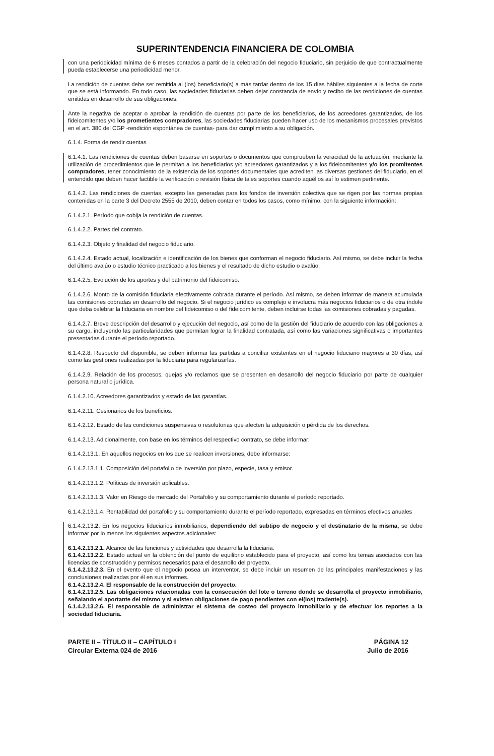SUPERINTENDENCIA FINANCIERA DE COLOMBIA
con una periodicidad mínima de 6 meses contados a partir de la celebración del negocio fiduciario, sin perjuicio de que contractualmente pueda establecerse una periodicidad menor.
La rendición de cuentas debe ser remitida al (los) beneficiario(s) a más tardar dentro de los 15 días hábiles siguientes a la fecha de corte que se está informando. En todo caso, las sociedades fiduciarias deben dejar constancia de envío y recibo de las rendiciones de cuentas emitidas en desarrollo de sus obligaciones.
Ante la negativa de aceptar o aprobar la rendición de cuentas por parte de los beneficiarios, de los acreedores garantizados, de los fideicomitentes y/o los prometientes compradores, las sociedades fiduciarias pueden hacer uso de los mecanismos procesales previstos en el art. 380 del CGP -rendición espontánea de cuentas- para dar cumplimiento a su obligación.
6.1.4. Forma de rendir cuentas
6.1.4.1. Las rendiciones de cuentas deben basarse en soportes o documentos que comprueben la veracidad de la actuación, mediante la utilización de procedimientos que le permitan a los beneficiarios y/o acreedores garantizados y a los fideicomitentes y/o los promitentes compradores, tener conocimiento de la existencia de los soportes documentales que acrediten las diversas gestiones del fiduciario, en el entendido que deben hacer factible la verificación o revisión física de tales soportes cuando aquéllos así lo estimen pertinente.
6.1.4.2. Las rendiciones de cuentas, excepto las generadas para los fondos de inversión colectiva que se rigen por las normas propias contenidas en la parte 3 del Decreto 2555 de 2010, deben contar en todos los casos, como mínimo, con la siguiente información:
6.1.4.2.1. Período que cobija la rendición de cuentas.
6.1.4.2.2. Partes del contrato.
6.1.4.2.3. Objeto y finalidad del negocio fiduciario.
6.1.4.2.4. Estado actual, localización e identificación de los bienes que conforman el negocio fiduciario. Así mismo, se debe incluir la fecha del último avalúo o estudio técnico practicado a los bienes y el resultado de dicho estudio o avalúo.
6.1.4.2.5. Evolución de los aportes y del patrimonio del fideicomiso.
6.1.4.2.6. Monto de la comisión fiduciaria efectivamente cobrada durante el período. Así mismo, se deben informar de manera acumulada las comisiones cobradas en desarrollo del negocio. Si el negocio jurídico es complejo e involucra más negocios fiduciarios o de otra índole que deba celebrar la fiduciaria en nombre del fideicomiso o del fideicomitente, deben incluirse todas las comisiones cobradas y pagadas.
6.1.4.2.7. Breve descripción del desarrollo y ejecución del negocio, así como de la gestión del fiduciario de acuerdo con las obligaciones a su cargo, incluyendo las particularidades que permitan lograr la finalidad contratada, así como las variaciones significativas o importantes presentadas durante el período reportado.
6.1.4.2.8. Respecto del disponible, se deben informar las partidas a conciliar existentes en el negocio fiduciario mayores a 30 días, así como las gestiones realizadas por la fiduciaria para regularizarlas.
6.1.4.2.9. Relación de los procesos, quejas y/o reclamos que se presenten en desarrollo del negocio fiduciario por parte de cualquier persona natural o jurídica.
6.1.4.2.10. Acreedores garantizados y estado de las garantías.
6.1.4.2.11. Cesionarios de los beneficios.
6.1.4.2.12. Estado de las condiciones suspensivas o resolutorias que afecten la adquisición o pérdida de los derechos.
6.1.4.2.13. Adicionalmente, con base en los términos del respectivo contrato, se debe informar:
6.1.4.2.13.1. En aquellos negocios en los que se realicen inversiones, debe informarse:
6.1.4.2.13.1.1. Composición del portafolio de inversión por plazo, especie, tasa y emisor.
6.1.4.2.13.1.2. Políticas de inversión aplicables.
6.1.4.2.13.1.3. Valor en Riesgo de mercado del Portafolio y su comportamiento durante el período reportado.
6.1.4.2.13.1.4. Rentabilidad del portafolio y su comportamiento durante el período reportado, expresadas en términos efectivos anuales
6.1.4.2.13.2. En los negocios fiduciarios inmobiliarios, dependiendo del subtipo de negocio y el destinatario de la misma, se debe informar por lo menos los siguientes aspectos adicionales:
6.1.4.2.13.2.1. Alcance de las funciones y actividades que desarrolla la fiduciaria.
6.1.4.2.13.2.2. Estado actual en la obtención del punto de equilibrio establecido para el proyecto, así como los temas asociados con las licencias de construcción y permisos necesarios para el desarrollo del proyecto.
6.1.4.2.13.2.3. En el evento que el negocio posea un interventor, se debe incluir un resumen de las principales manifestaciones y las conclusiones realizadas por él en sus informes.
6.1.4.2.13.2.4. El responsable de la construcción del proyecto.
6.1.4.2.13.2.5. Las obligaciones relacionadas con la consecución del lote o terreno donde se desarrolla el proyecto inmobiliario, señalando el aportante del mismo y si existen obligaciones de pago pendientes con el(los) tradente(s).
6.1.4.2.13.2.6. El responsable de administrar el sistema de costeo del proyecto inmobiliario y de efectuar los reportes a la sociedad fiduciaria.
PARTE II – TÍTULO II – CAPÍTULO I
Circular Externa 024 de 2016
PÁGINA 12
Julio de 2016